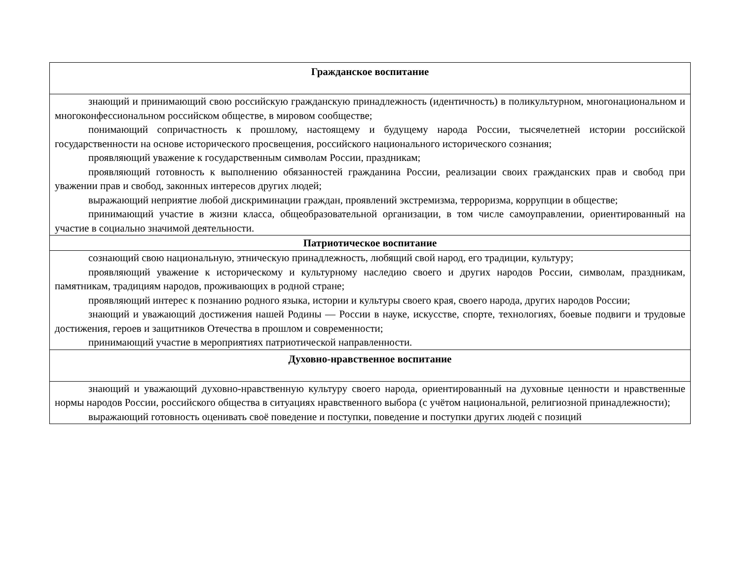| Гражданское воспитание |
| --- |
| знающий и принимающий свою российскую гражданскую принадлежность (идентичность) в поликультурном, многонациональном и многоконфессиональном российском обществе, в мировом сообществе; понимающий сопричастность к прошлому, настоящему и будущему народа России, тысячелетней истории российской государственности на основе исторического просвещения, российского национального исторического сознания; проявляющий уважение к государственным символам России, праздникам; проявляющий готовность к выполнению обязанностей гражданина России, реализации своих гражданских прав и свобод при уважении прав и свобод, законных интересов других людей; выражающий неприятие любой дискриминации граждан, проявлений экстремизма, терроризма, коррупции в обществе; принимающий участие в жизни класса, общеобразовательной организации, в том числе самоуправлении, ориентированный на участие в социально значимой деятельности. |
| Патриотическое воспитание |
| сознающий свою национальную, этническую принадлежность, любящий свой народ, его традиции, культуру; проявляющий уважение к историческому и культурному наследию своего и других народов России, символам, праздникам, памятникам, традициям народов, проживающих в родной стране; проявляющий интерес к познанию родного языка, истории и культуры своего края, своего народа, других народов России; знающий и уважающий достижения нашей Родины — России в науке, искусстве, спорте, технологиях, боевые подвиги и трудовые достижения, героев и защитников Отечества в прошлом и современности; принимающий участие в мероприятиях патриотической направленности. |
| Духовно-нравственное воспитание |
| знающий и уважающий духовно-нравственную культуру своего народа, ориентированный на духовные ценности и нравственные нормы народов России, российского общества в ситуациях нравственного выбора (с учётом национальной, религиозной принадлежности); выражающий готовность оценивать своё поведение и поступки, поведение и поступки других людей с позиций |